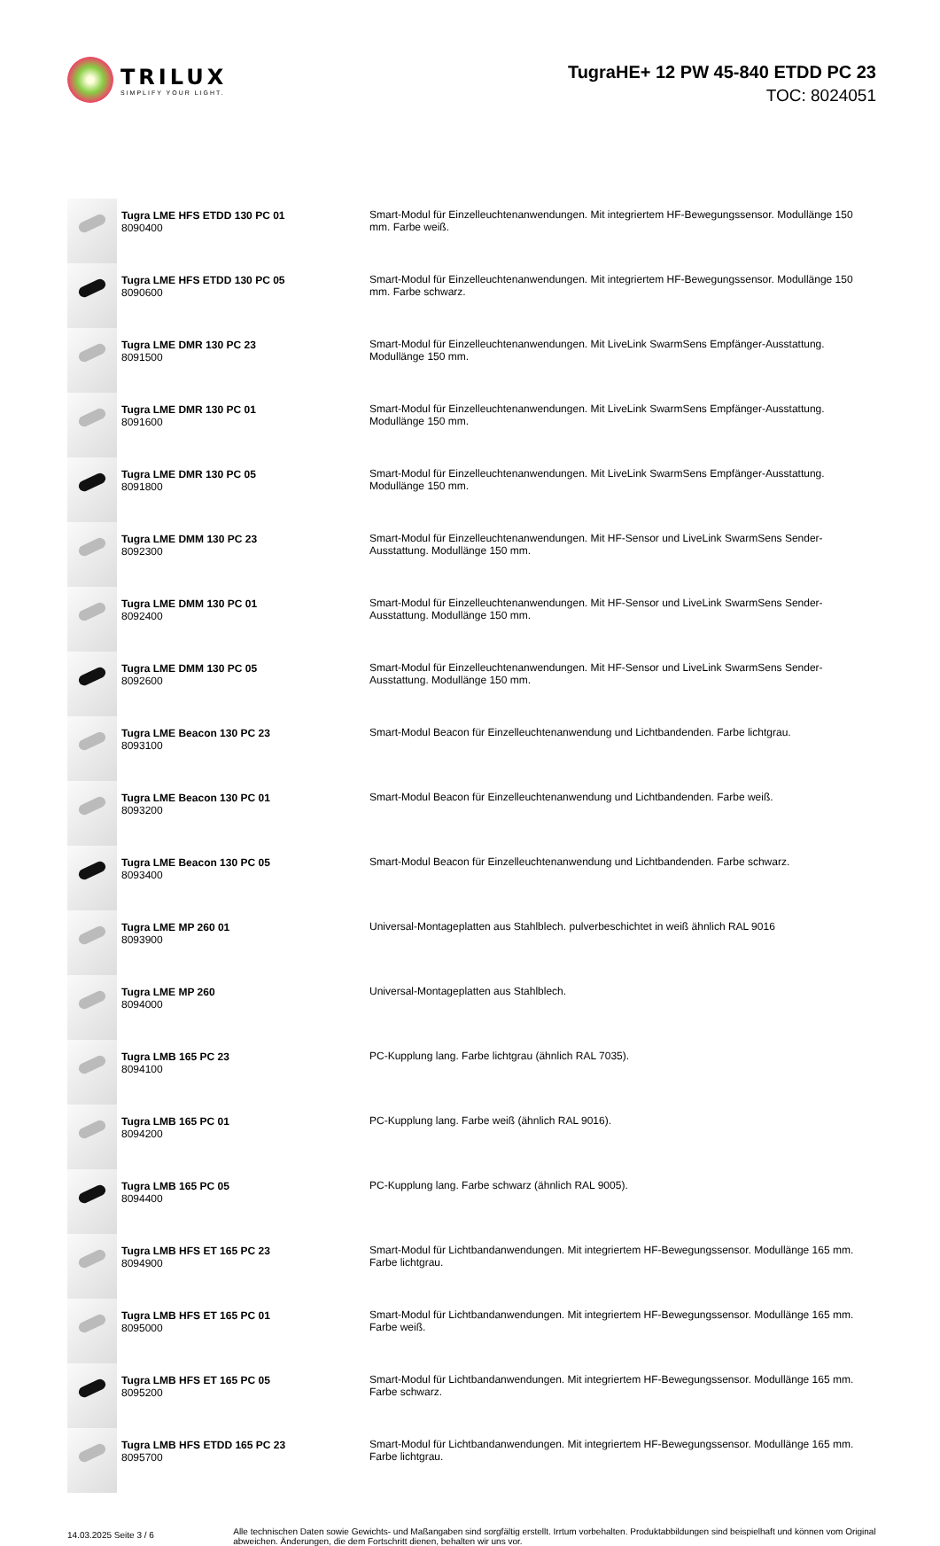TRILUX
SIMPLIFY YOUR LIGHT.
TugraHE+ 12 PW 45-840 ETDD PC 23
TOC: 8024051
| | Tugra LME HFS ETDD 130 PC 01 8090400 | Smart-Modul für Einzelleuchtenanwendungen. Mit integriertem HF-Bewegungssensor. Modullänge 150 mm. Farbe weiß. |
| | Tugra LME HFS ETDD 130 PC 05 8090600 | Smart-Modul für Einzelleuchtenanwendungen. Mit integriertem HF-Bewegungssensor. Modullänge 150 mm. Farbe schwarz. |
| | Tugra LME DMR 130 PC 23 8091500 | Smart-Modul für Einzelleuchtenanwendungen. Mit LiveLink SwarmSens Empfänger-Ausstattung. Modullänge 150 mm. |
| | Tugra LME DMR 130 PC 01 8091600 | Smart-Modul für Einzelleuchtenanwendungen. Mit LiveLink SwarmSens Empfänger-Ausstattung. Modullänge 150 mm. |
| | Tugra LME DMR 130 PC 05 8091800 | Smart-Modul für Einzelleuchtenanwendungen. Mit LiveLink SwarmSens Empfänger-Ausstattung. Modullänge 150 mm. |
| | Tugra LME DMM 130 PC 23 8092300 | Smart-Modul für Einzelleuchtenanwendungen. Mit HF-Sensor und LiveLink SwarmSens Sender-Ausstattung. Modullänge 150 mm. |
| | Tugra LME DMM 130 PC 01 8092400 | Smart-Modul für Einzelleuchtenanwendungen. Mit HF-Sensor und LiveLink SwarmSens Sender-Ausstattung. Modullänge 150 mm. |
| | Tugra LME DMM 130 PC 05 8092600 | Smart-Modul für Einzelleuchtenanwendungen. Mit HF-Sensor und LiveLink SwarmSens Sender-Ausstattung. Modullänge 150 mm. |
| | Tugra LME Beacon 130 PC 23 8093100 | Smart-Modul Beacon für Einzelleuchtenanwendung und Lichtbandenden. Farbe lichtgrau. |
| | Tugra LME Beacon 130 PC 01 8093200 | Smart-Modul Beacon für Einzelleuchtenanwendung und Lichtbandenden. Farbe weiß. |
| | Tugra LME Beacon 130 PC 05 8093400 | Smart-Modul Beacon für Einzelleuchtenanwendung und Lichtbandenden. Farbe schwarz. |
| | Tugra LME MP 260 01 8093900 | Universal-Montageplatten aus Stahlblech. pulverbeschichtet in weiß ähnlich RAL 9016 |
| | Tugra LME MP 260 8094000 | Universal-Montageplatten aus Stahlblech. |
| | Tugra LMB 165 PC 23 8094100 | PC-Kupplung lang. Farbe lichtgrau (ähnlich RAL 7035). |
| | Tugra LMB 165 PC 01 8094200 | PC-Kupplung lang. Farbe weiß (ähnlich RAL 9016). |
| | Tugra LMB 165 PC 05 8094400 | PC-Kupplung lang. Farbe schwarz (ähnlich RAL 9005). |
| | Tugra LMB HFS ET 165 PC 23 8094900 | Smart-Modul für Lichtbandanwendungen. Mit integriertem HF-Bewegungssensor. Modullänge 165 mm. Farbe lichtgrau. |
| | Tugra LMB HFS ET 165 PC 01 8095000 | Smart-Modul für Lichtbandanwendungen. Mit integriertem HF-Bewegungssensor. Modullänge 165 mm. Farbe weiß. |
| | Tugra LMB HFS ET 165 PC 05 8095200 | Smart-Modul für Lichtbandanwendungen. Mit integriertem HF-Bewegungssensor. Modullänge 165 mm. Farbe schwarz. |
| | Tugra LMB HFS ETDD 165 PC 23 8095700 | Smart-Modul für Lichtbandanwendungen. Mit integriertem HF-Bewegungssensor. Modullänge 165 mm. Farbe lichtgrau. |
14.03.2025 Seite 3 / 6
Alle technischen Daten sowie Gewichts- und Maßangaben sind sorgfältig erstellt. Irrtum vorbehalten. Produktabbildungen sind beispielhaft und können vom Original abweichen. Änderungen, die dem Fortschritt dienen, behalten wir uns vor.